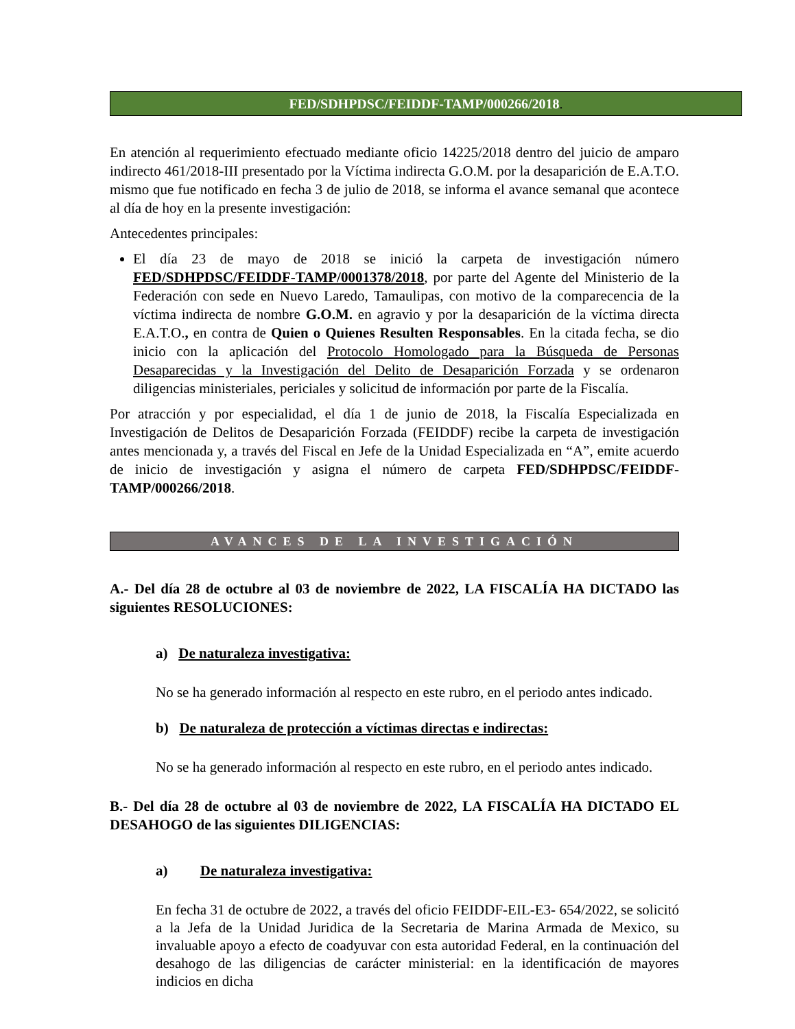FED/SDHPDSC/FEIDDF-TAMP/000266/2018.
En atención al requerimiento efectuado mediante oficio 14225/2018 dentro del juicio de amparo indirecto 461/2018-III presentado por la Víctima indirecta G.O.M. por la desaparición de E.A.T.O. mismo que fue notificado en fecha 3 de julio de 2018, se informa el avance semanal que acontece al día de hoy en la presente investigación:
Antecedentes principales:
El día 23 de mayo de 2018 se inició la carpeta de investigación número FED/SDHPDSC/FEIDDF-TAMP/0001378/2018, por parte del Agente del Ministerio de la Federación con sede en Nuevo Laredo, Tamaulipas, con motivo de la comparecencia de la víctima indirecta de nombre G.O.M. en agravio y por la desaparición de la víctima directa E.A.T.O., en contra de Quien o Quienes Resulten Responsables. En la citada fecha, se dio inicio con la aplicación del Protocolo Homologado para la Búsqueda de Personas Desaparecidas y la Investigación del Delito de Desaparición Forzada y se ordenaron diligencias ministeriales, periciales y solicitud de información por parte de la Fiscalía.
Por atracción y por especialidad, el día 1 de junio de 2018, la Fiscalía Especializada en Investigación de Delitos de Desaparición Forzada (FEIDDF) recibe la carpeta de investigación antes mencionada y, a través del Fiscal en Jefe de la Unidad Especializada en “A”, emite acuerdo de inicio de investigación y asigna el número de carpeta FED/SDHPDSC/FEIDDF-TAMP/000266/2018.
AVANCES DE LA INVESTIGACIÓN
A.- Del día 28 de octubre al 03 de noviembre de 2022, LA FISCALÍA HA DICTADO las siguientes RESOLUCIONES:
a) De naturaleza investigativa:
No se ha generado información al respecto en este rubro, en el periodo antes indicado.
b) De naturaleza de protección a víctimas directas e indirectas:
No se ha generado información al respecto en este rubro, en el periodo antes indicado.
B.- Del día 28 de octubre al 03 de noviembre de 2022, LA FISCALÍA HA DICTADO EL DESAHOGO de las siguientes DILIGENCIAS:
a) De naturaleza investigativa:
En fecha 31 de octubre de 2022, a través del oficio FEIDDF-EIL-E3- 654/2022, se solicitó a la Jefa de la Unidad Juridica de la Secretaria de Marina Armada de Mexico, su invaluable apoyo a efecto de coadyuvar con esta autoridad Federal, en la continuación del desahogo de las diligencias de carácter ministerial: en la identificación de mayores indicios en dicha